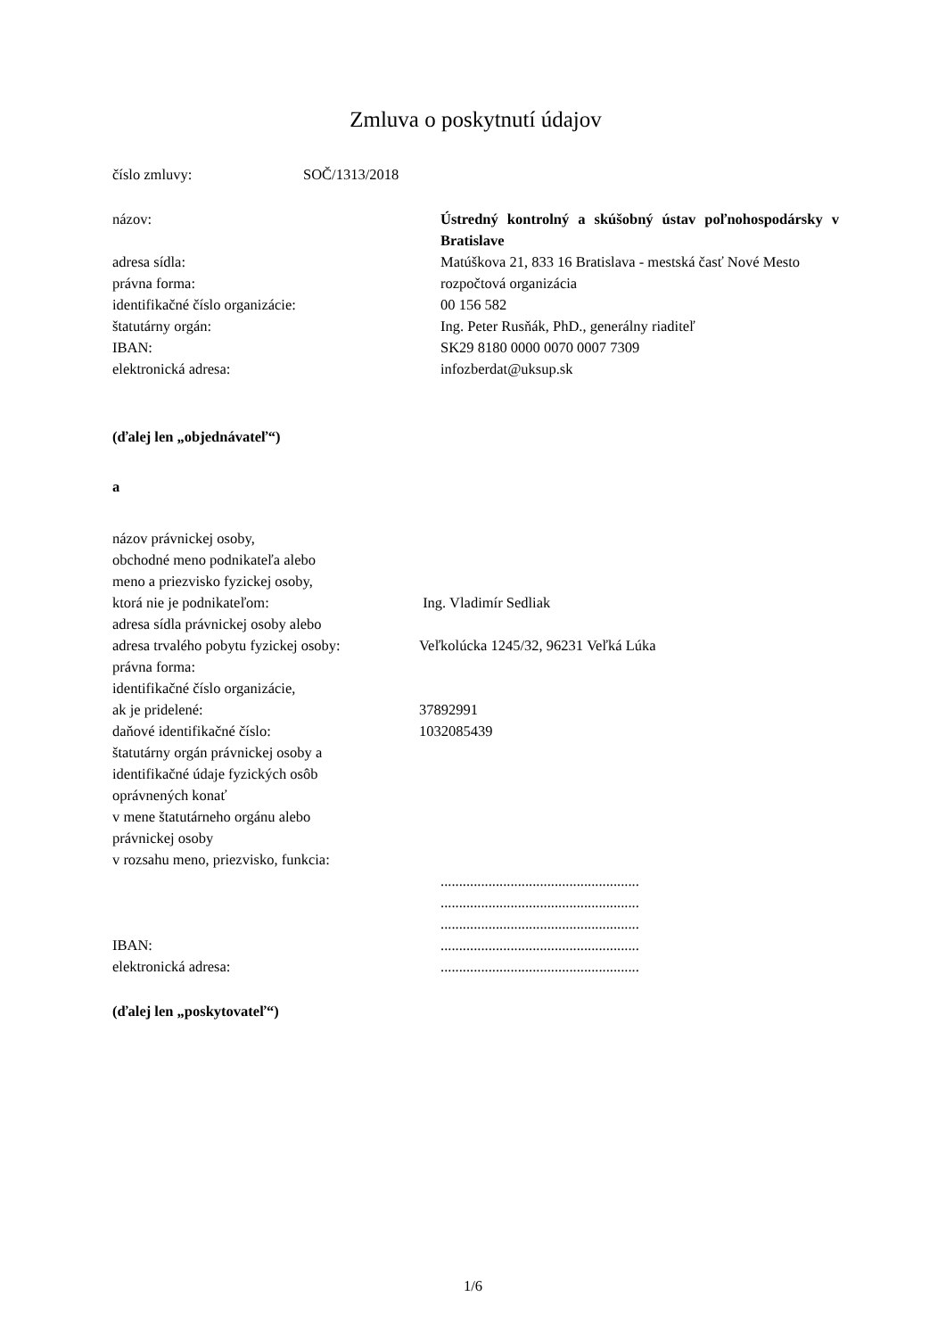Zmluva o poskytnutí údajov
číslo zmluvy: SOČ/1313/2018
názov: Ústredný kontrolný a skúšobný ústav poľnohospodársky v Bratislave
adresa sídla: Matúškova 21, 833 16 Bratislava - mestská časť Nové Mesto
právna forma: rozpočtová organizácia
identifikačné číslo organizácie: 00 156 582
štatutárny orgán: Ing. Peter Rusňák, PhD., generálny riaditeľ
IBAN: SK29 8180 0000 0070 0007 7309
elektronická adresa: infozberdat@uksup.sk
(ďalej len „objednávateľ“)
a
názov právnickej osoby,
obchodné meno podnikateľa alebo
meno a priezvisko fyzickej osoby,
ktorá nie je podnikateľom: Ing. Vladimír Sedliak
adresa sídla právnickej osoby alebo
adresa trvalého pobytu fyzickej osoby:
Veľkolúcka 1245/32, 96231 Veľká Lúka
právna forma:
identifikačné číslo organizácie,
ak je pridelené: 37892991
daňové identifikačné číslo: 1032085439
štatutárny orgán právnickej osoby a
identifikačné údaje fyzických osôb
oprávnených konať
v mene štatutárneho orgánu alebo
právnickej osoby
v rozsahu meno, priezvisko, funkcia:
......................................................
......................................................
......................................................
IBAN: ......................................................
elektronická adresa: ......................................................
(ďalej len „poskytovateľ“)
1/6